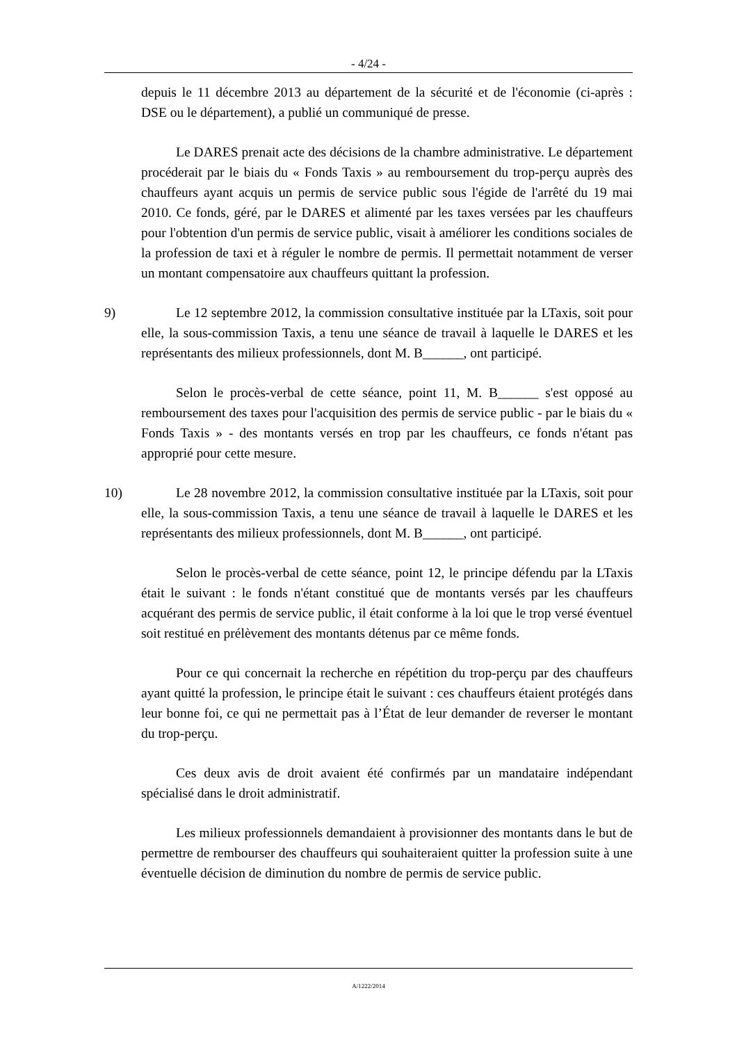- 4/24 -
depuis le 11 décembre 2013 au département de la sécurité et de l'économie (ci-après : DSE ou le département), a publié un communiqué de presse.
Le DARES prenait acte des décisions de la chambre administrative. Le département procéderait par le biais du « Fonds Taxis » au remboursement du trop-perçu auprès des chauffeurs ayant acquis un permis de service public sous l'égide de l'arrêté du 19 mai 2010. Ce fonds, géré, par le DARES et alimenté par les taxes versées par les chauffeurs pour l'obtention d'un permis de service public, visait à améliorer les conditions sociales de la profession de taxi et à réguler le nombre de permis. Il permettait notamment de verser un montant compensatoire aux chauffeurs quittant la profession.
9) Le 12 septembre 2012, la commission consultative instituée par la LTaxis, soit pour elle, la sous-commission Taxis, a tenu une séance de travail à laquelle le DARES et les représentants des milieux professionnels, dont M. B______, ont participé.
Selon le procès-verbal de cette séance, point 11, M. B______ s'est opposé au remboursement des taxes pour l'acquisition des permis de service public - par le biais du « Fonds Taxis » - des montants versés en trop par les chauffeurs, ce fonds n'étant pas approprié pour cette mesure.
10) Le 28 novembre 2012, la commission consultative instituée par la LTaxis, soit pour elle, la sous-commission Taxis, a tenu une séance de travail à laquelle le DARES et les représentants des milieux professionnels, dont M. B______, ont participé.
Selon le procès-verbal de cette séance, point 12, le principe défendu par la LTaxis était le suivant : le fonds n'étant constitué que de montants versés par les chauffeurs acquérant des permis de service public, il était conforme à la loi que le trop versé éventuel soit restitué en prélèvement des montants détenus par ce même fonds.
Pour ce qui concernait la recherche en répétition du trop-perçu par des chauffeurs ayant quitté la profession, le principe était le suivant : ces chauffeurs étaient protégés dans leur bonne foi, ce qui ne permettait pas à l’État de leur demander de reverser le montant du trop-perçu.
Ces deux avis de droit avaient été confirmés par un mandataire indépendant spécialisé dans le droit administratif.
Les milieux professionnels demandaient à provisionner des montants dans le but de permettre de rembourser des chauffeurs qui souhaiteraient quitter la profession suite à une éventuelle décision de diminution du nombre de permis de service public.
A/1222/2014